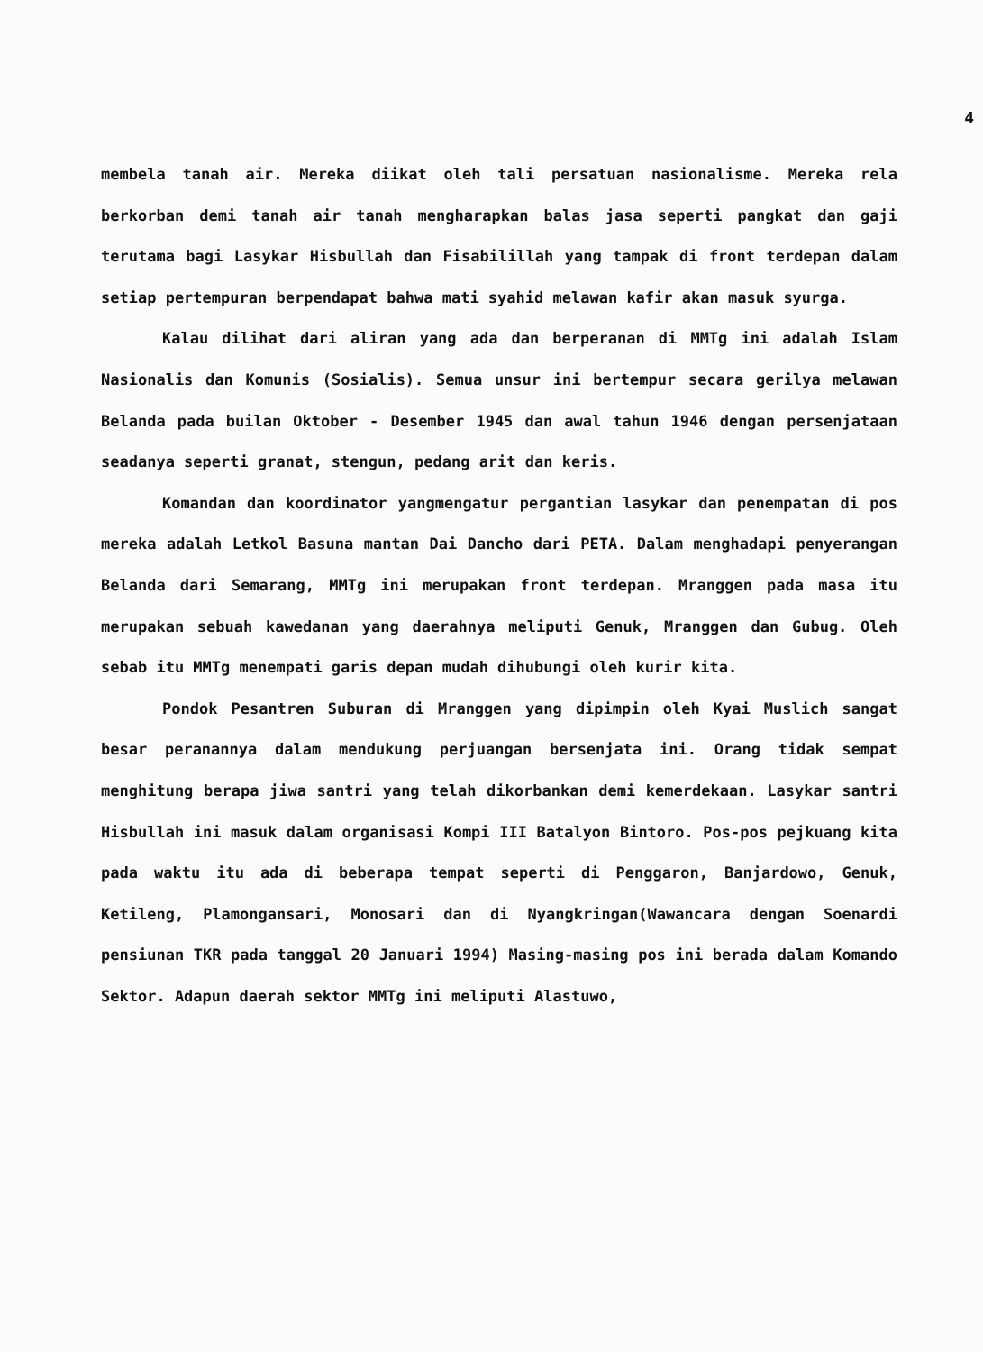4
membela tanah air. Mereka diikat oleh tali persatuan nasionalisme. Mereka rela berkorban demi tanah air tanah mengharapkan balas jasa seperti pangkat dan gaji terutama bagi Lasykar Hisbullah dan Fisabilillah yang tampak di front terdepan dalam setiap pertempuran berpendapat bahwa mati syahid melawan kafir akan masuk syurga.
Kalau dilihat dari aliran yang ada dan berperanan di MMTg ini adalah Islam Nasionalis dan Komunis (Sosialis). Semua unsur ini bertempur secara gerilya melawan Belanda pada builan Oktober - Desember 1945 dan awal tahun 1946 dengan persenjataan seadanya seperti granat, stengun, pedang arit dan keris.
Komandan dan koordinator yangmengatur pergantian lasykar dan penempatan di pos mereka adalah Letkol Basuna mantan Dai Dancho dari PETA. Dalam menghadapi penyerangan Belanda dari Semarang, MMTg ini merupakan front terdepan. Mranggen pada masa itu merupakan sebuah kawedanan yang daerahnya meliputi Genuk, Mranggen dan Gubug. Oleh sebab itu MMTg menempati garis depan mudah dihubungi oleh kurir kita.
Pondok Pesantren Suburan di Mranggen yang dipimpin oleh Kyai Muslich sangat besar peranannya dalam mendukung perjuangan bersenjata ini. Orang tidak sempat menghitung berapa jiwa santri yang telah dikorbankan demi kemerdekaan. Lasykar santri Hisbullah ini masuk dalam organisasi Kompi III Batalyon Bintoro. Pos-pos pejkuang kita pada waktu itu ada di beberapa tempat seperti di Penggaron, Banjardowo, Genuk, Ketileng, Plamongansari, Monosari dan di Nyangkringan(Wawancara dengan Soenardi pensiunan TKR pada tanggal 20 Januari 1994) Masing-masing pos ini berada dalam Komando Sektor. Adapun daerah sektor MMTg ini meliputi Alastuwo,